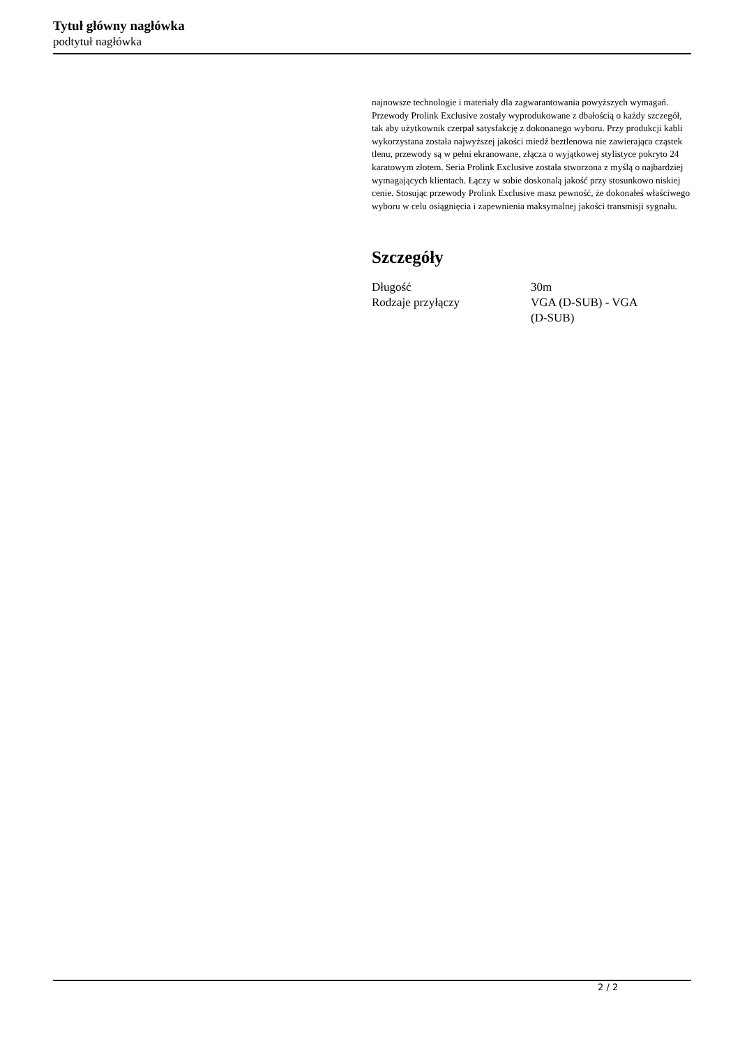Tytuł główny nagłówka
podtytuł nagłówka
najnowsze technologie i materiały dla zagwarantowania powyższych wymagań. Przewody Prolink Exclusive zostały wyprodukowane z dbałością o każdy szczegół, tak aby użytkownik czerpał satysfakcję z dokonanego wyboru. Przy produkcji kabli wykorzystana została najwyższej jakości miedź beztlenowa nie zawierająca cząstek tlenu, przewody są w pełni ekranowane, złącza o wyjątkowej stylistyce pokryto 24 karatowym złotem. Seria Prolink Exclusive została stworzona z myślą o najbardziej wymagających klientach. Łączy w sobie doskonalą jakość przy stosunkowo niskiej cenie. Stosując przewody Prolink Exclusive masz pewność, że dokonałeś właściwego wyboru w celu osiągnięcia i zapewnienia maksymalnej jakości transmisji sygnału.
Szczegóły
| Długość | 30m |
| Rodzaje przyłączy | VGA (D-SUB) - VGA (D-SUB) |
2 / 2